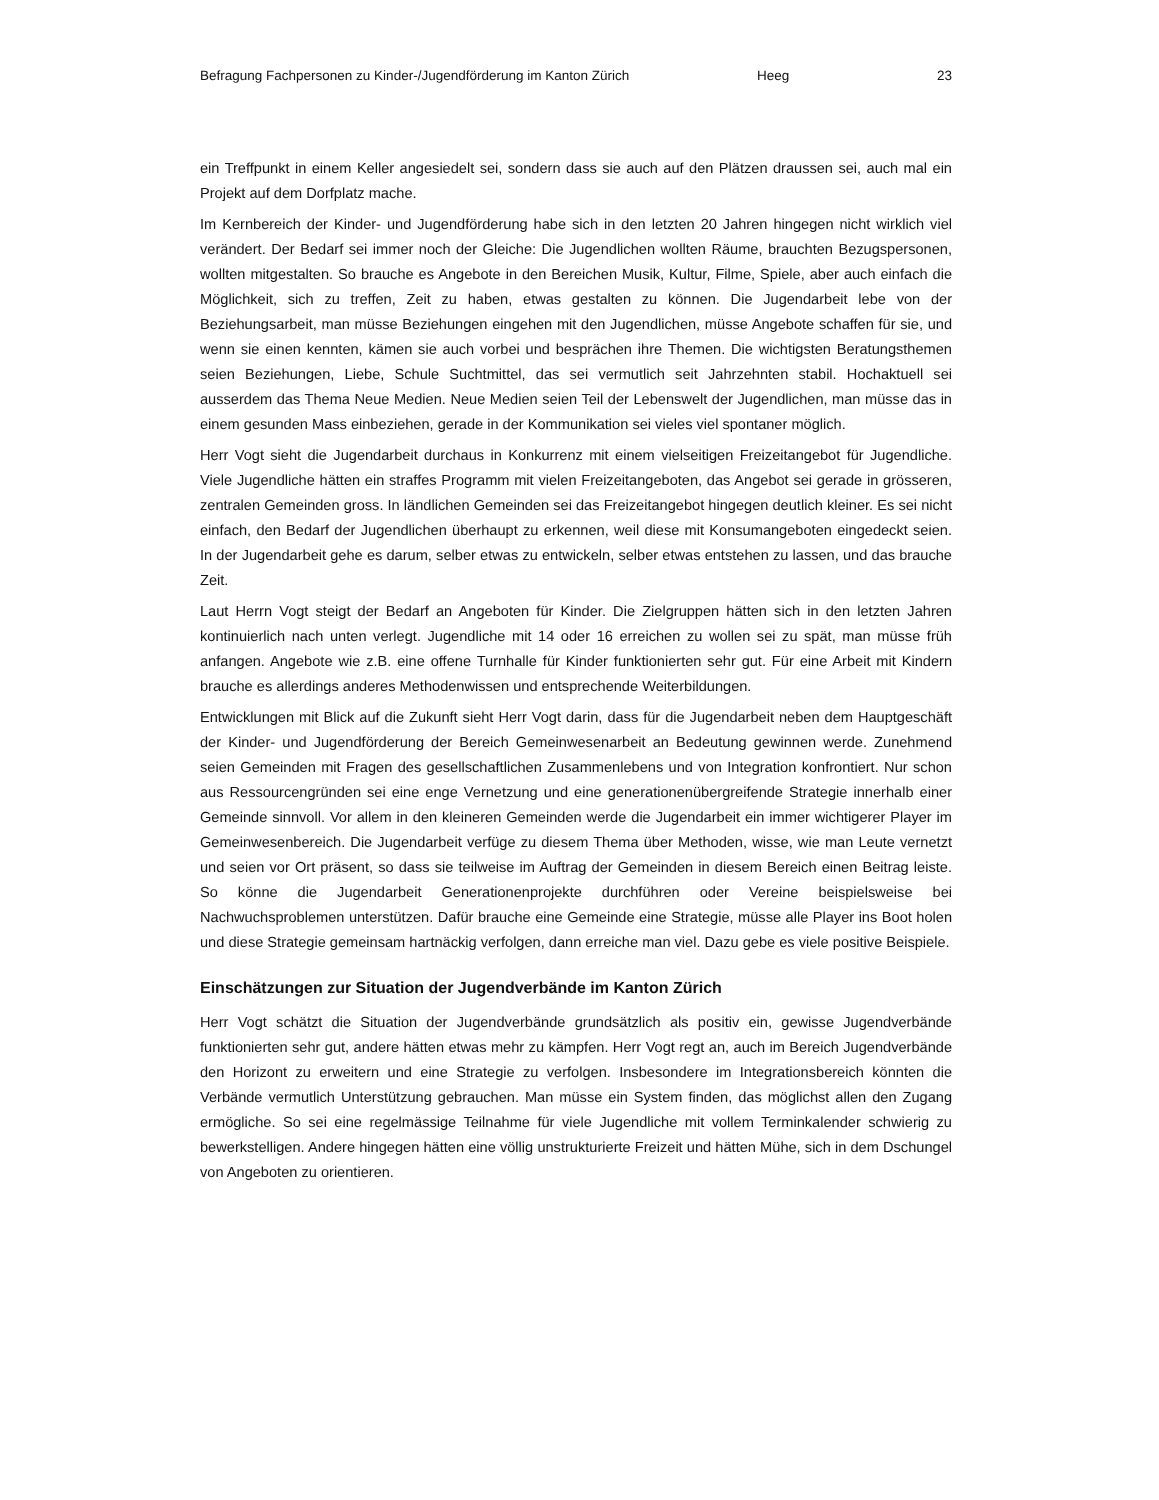Befragung Fachpersonen zu Kinder-/Jugendförderung im Kanton Zürich Heeg 23
ein Treffpunkt in einem Keller angesiedelt sei, sondern dass sie auch auf den Plätzen draussen sei, auch mal ein Projekt auf dem Dorfplatz mache.
Im Kernbereich der Kinder- und Jugendförderung habe sich in den letzten 20 Jahren hingegen nicht wirklich viel verändert. Der Bedarf sei immer noch der Gleiche: Die Jugendlichen wollten Räume, brauchten Bezugspersonen, wollten mitgestalten. So brauche es Angebote in den Bereichen Musik, Kultur, Filme, Spiele, aber auch einfach die Möglichkeit, sich zu treffen, Zeit zu haben, etwas gestalten zu können. Die Jugendarbeit lebe von der Beziehungsarbeit, man müsse Beziehungen eingehen mit den Jugendlichen, müsse Angebote schaffen für sie, und wenn sie einen kennten, kämen sie auch vorbei und besprächen ihre Themen. Die wichtigsten Beratungsthemen seien Beziehungen, Liebe, Schule Suchtmittel, das sei vermutlich seit Jahrzehnten stabil. Hochaktuell sei ausserdem das Thema Neue Medien. Neue Medien seien Teil der Lebenswelt der Jugendlichen, man müsse das in einem gesunden Mass einbeziehen, gerade in der Kommunikation sei vieles viel spontaner möglich.
Herr Vogt sieht die Jugendarbeit durchaus in Konkurrenz mit einem vielseitigen Freizeitangebot für Jugendliche. Viele Jugendliche hätten ein straffes Programm mit vielen Freizeitangeboten, das Angebot sei gerade in grösseren, zentralen Gemeinden gross. In ländlichen Gemeinden sei das Freizeitangebot hingegen deutlich kleiner. Es sei nicht einfach, den Bedarf der Jugendlichen überhaupt zu erkennen, weil diese mit Konsumangeboten eingedeckt seien. In der Jugendarbeit gehe es darum, selber etwas zu entwickeln, selber etwas entstehen zu lassen, und das brauche Zeit.
Laut Herrn Vogt steigt der Bedarf an Angeboten für Kinder. Die Zielgruppen hätten sich in den letzten Jahren kontinuierlich nach unten verlegt. Jugendliche mit 14 oder 16 erreichen zu wollen sei zu spät, man müsse früh anfangen. Angebote wie z.B. eine offene Turnhalle für Kinder funktionierten sehr gut. Für eine Arbeit mit Kindern brauche es allerdings anderes Methodenwissen und entsprechende Weiterbildungen.
Entwicklungen mit Blick auf die Zukunft sieht Herr Vogt darin, dass für die Jugendarbeit neben dem Hauptgeschäft der Kinder- und Jugendförderung der Bereich Gemeinwesenarbeit an Bedeutung gewinnen werde. Zunehmend seien Gemeinden mit Fragen des gesellschaftlichen Zusammenlebens und von Integration konfrontiert. Nur schon aus Ressourcengründen sei eine enge Vernetzung und eine generationenübergreifende Strategie innerhalb einer Gemeinde sinnvoll. Vor allem in den kleineren Gemeinden werde die Jugendarbeit ein immer wichtigerer Player im Gemeinwesenbereich. Die Jugendarbeit verfüge zu diesem Thema über Methoden, wisse, wie man Leute vernetzt und seien vor Ort präsent, so dass sie teilweise im Auftrag der Gemeinden in diesem Bereich einen Beitrag leiste. So könne die Jugendarbeit Generationenprojekte durchführen oder Vereine beispielsweise bei Nachwuchsproblemen unterstützen. Dafür brauche eine Gemeinde eine Strategie, müsse alle Player ins Boot holen und diese Strategie gemeinsam hartnäckig verfolgen, dann erreiche man viel. Dazu gebe es viele positive Beispiele.
Einschätzungen zur Situation der Jugendverbände im Kanton Zürich
Herr Vogt schätzt die Situation der Jugendverbände grundsätzlich als positiv ein, gewisse Jugendverbände funktionierten sehr gut, andere hätten etwas mehr zu kämpfen. Herr Vogt regt an, auch im Bereich Jugendverbände den Horizont zu erweitern und eine Strategie zu verfolgen. Insbesondere im Integrationsbereich könnten die Verbände vermutlich Unterstützung gebrauchen. Man müsse ein System finden, das möglichst allen den Zugang ermögliche. So sei eine regelmässige Teilnahme für viele Jugendliche mit vollem Terminkalender schwierig zu bewerkstelligen. Andere hingegen hätten eine völlig unstrukturierte Freizeit und hätten Mühe, sich in dem Dschungel von Angeboten zu orientieren.